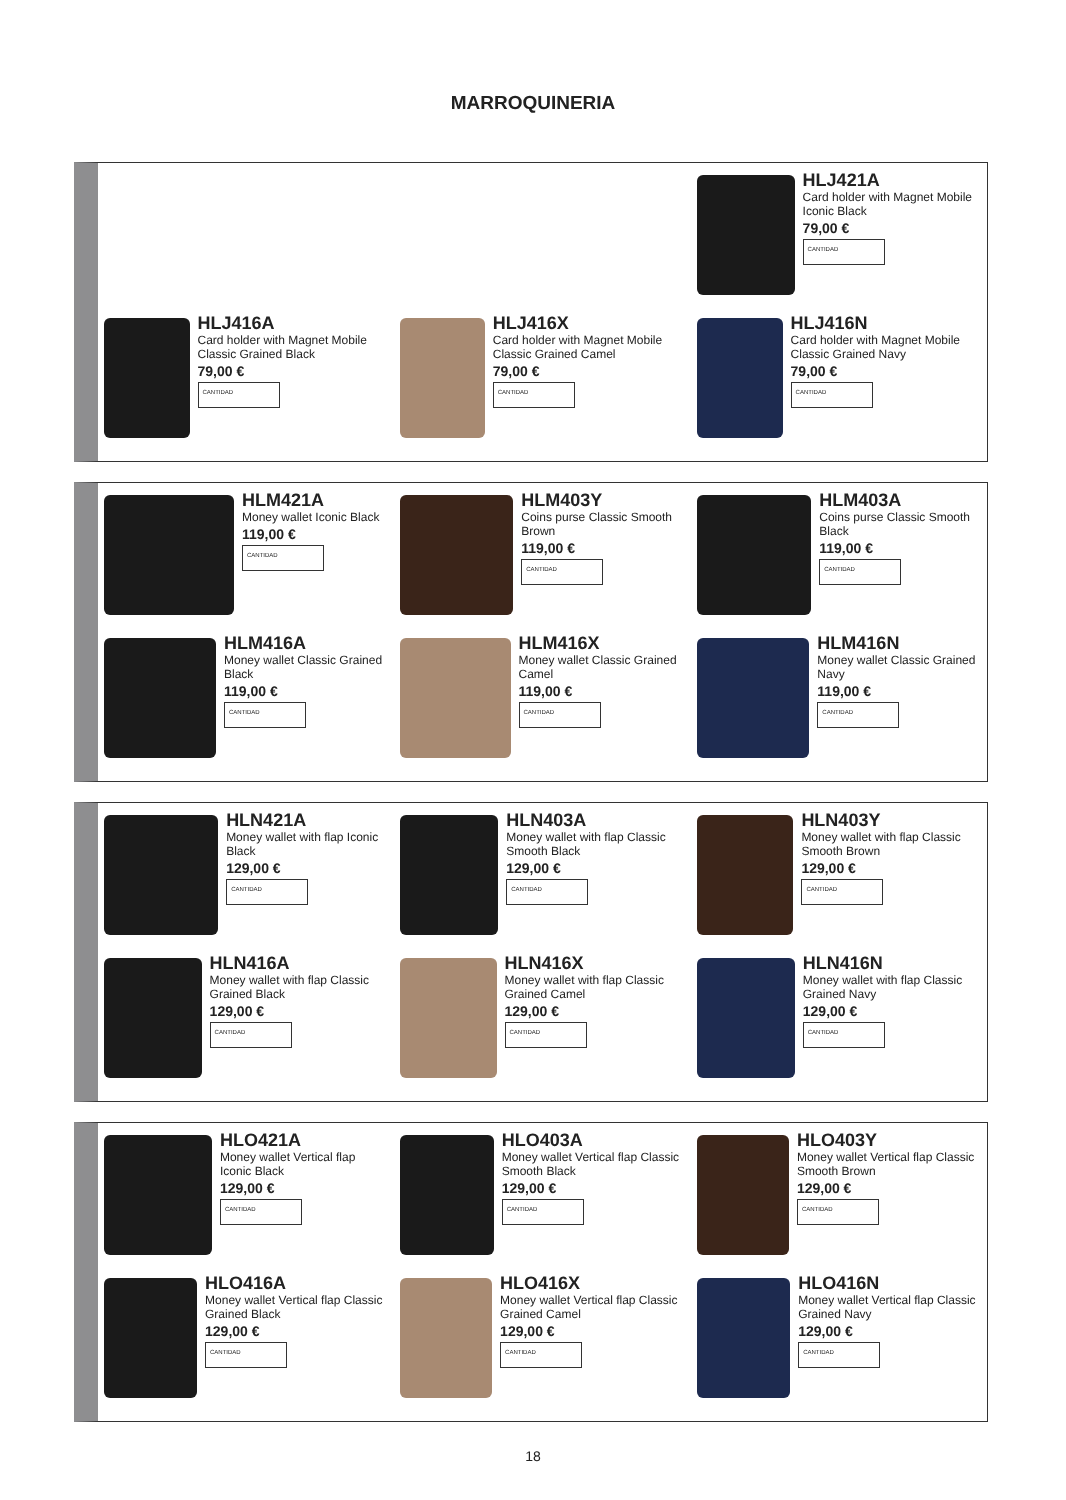MARROQUINERIA
HLJ421A
Card holder with Magnet Mobile Iconic Black
79,00 €
CANTIDAD
HLJ416A
Card holder with Magnet Mobile Classic Grained Black
79,00 €
CANTIDAD
HLJ416X
Card holder with Magnet Mobile Classic Grained Camel
79,00 €
CANTIDAD
HLJ416N
Card holder with Magnet Mobile Classic Grained Navy
79,00 €
CANTIDAD
HLM421A
Money wallet Iconic Black
119,00 €
CANTIDAD
HLM403Y
Coins purse Classic Smooth Brown
119,00 €
CANTIDAD
HLM403A
Coins purse Classic Smooth Black
119,00 €
CANTIDAD
HLM416A
Money wallet Classic Grained Black
119,00 €
CANTIDAD
HLM416X
Money wallet Classic Grained Camel
119,00 €
CANTIDAD
HLM416N
Money wallet Classic Grained Navy
119,00 €
CANTIDAD
HLN421A
Money wallet with flap Iconic Black
129,00 €
CANTIDAD
HLN403A
Money wallet with flap Classic Smooth Black
129,00 €
CANTIDAD
HLN403Y
Money wallet with flap Classic Smooth Brown
129,00 €
CANTIDAD
HLN416A
Money wallet with flap Classic Grained Black
129,00 €
CANTIDAD
HLN416X
Money wallet with flap Classic Grained Camel
129,00 €
CANTIDAD
HLN416N
Money wallet with flap Classic Grained Navy
129,00 €
CANTIDAD
HLO421A
Money wallet Vertical flap Iconic Black
129,00 €
CANTIDAD
HLO403A
Money wallet Vertical flap Classic Smooth Black
129,00 €
CANTIDAD
HLO403Y
Money wallet Vertical flap Classic Smooth Brown
129,00 €
CANTIDAD
HLO416A
Money wallet Vertical flap Classic Grained Black
129,00 €
CANTIDAD
HLO416X
Money wallet Vertical flap Classic Grained Camel
129,00 €
CANTIDAD
HLO416N
Money wallet Vertical flap Classic Grained Navy
129,00 €
CANTIDAD
18